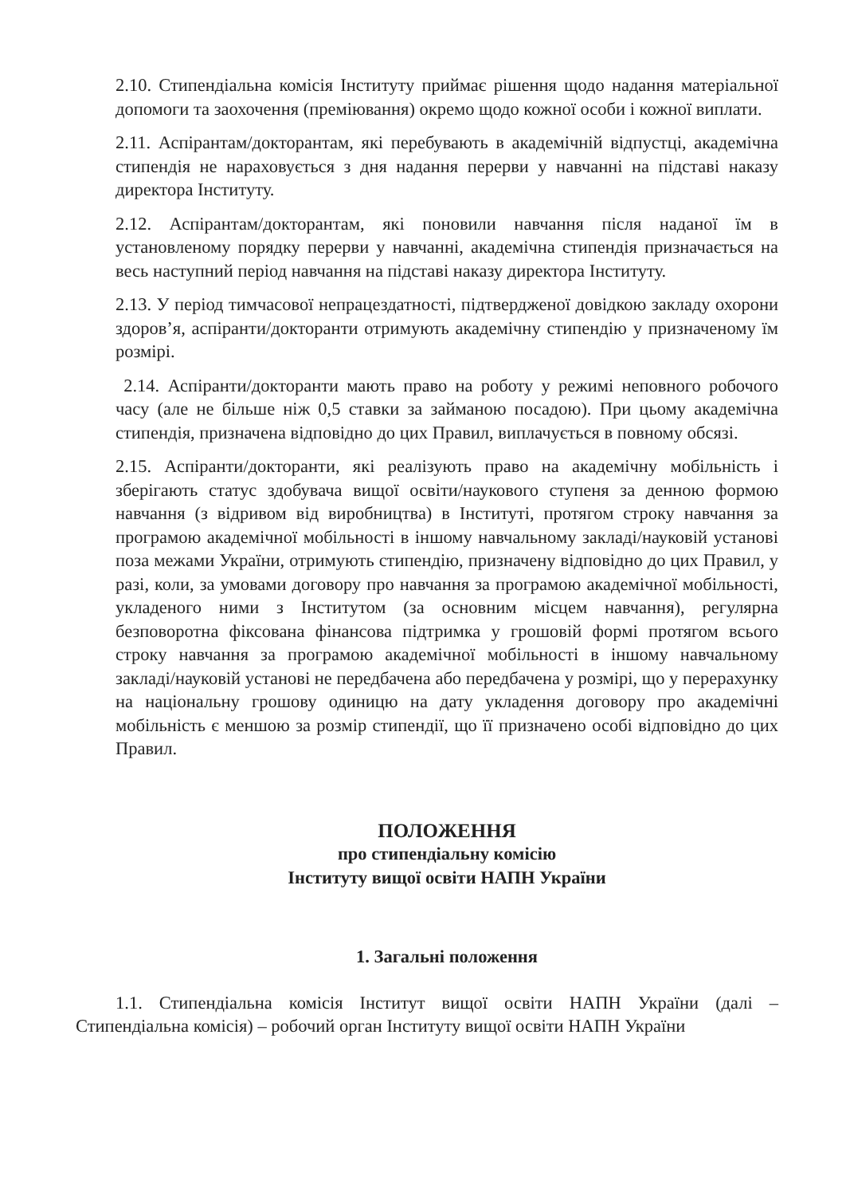2.10. Стипендіальна комісія Інституту приймає рішення щодо надання матеріальної допомоги та заохочення (преміювання) окремо щодо кожної особи і кожної виплати.
2.11. Аспірантам/докторантам, які перебувають в академічній відпустці, академічна стипендія не нараховується з дня надання перерви у навчанні на підставі наказу директора Інституту.
2.12. Аспірантам/докторантам, які поновили навчання після наданої їм в установленому порядку перерви у навчанні, академічна стипендія призначається на весь наступний період навчання на підставі наказу директора Інституту.
2.13. У період тимчасової непрацездатності, підтвердженої довідкою закладу охорони здоров’я, аспіранти/докторанти отримують академічну стипендію у призначеному їм розмірі.
2.14. Аспіранти/докторанти мають право на роботу у режимі неповного робочого часу (але не більше ніж 0,5 ставки за займаною посадою). При цьому академічна стипендія, призначена відповідно до цих Правил, виплачується в повному обсязі.
2.15. Аспіранти/докторанти, які реалізують право на академічну мобільність і зберігають статус здобувача вищої освіти/наукового ступеня за денною формою навчання (з відривом від виробництва) в Інституті, протягом строку навчання за програмою академічної мобільності в іншому навчальному закладі/науковій установі поза межами України, отримують стипендію, призначену відповідно до цих Правил, у разі, коли, за умовами договору про навчання за програмою академічної мобільності, укладеного ними з Інститутом (за основним місцем навчання), регулярна безповоротна фіксована фінансова підтримка у грошовій формі протягом всього строку навчання за програмою академічної мобільності в іншому навчальному закладі/науковій установі не передбачена або передбачена у розмірі, що у перерахунку на національну грошову одиницю на дату укладення договору про академічні мобільність є меншою за розмір стипендії, що її призначено особі відповідно до цих Правил.
ПОЛОЖЕННЯ
про стипендіальну комісію
Інституту вищої освіти НАПН України
1. Загальні положення
1.1. Стипендіальна комісія Інститут вищої освіти НАПН України (далі – Стипендіальна комісія) – робочий орган Інституту вищої освіти НАПН України